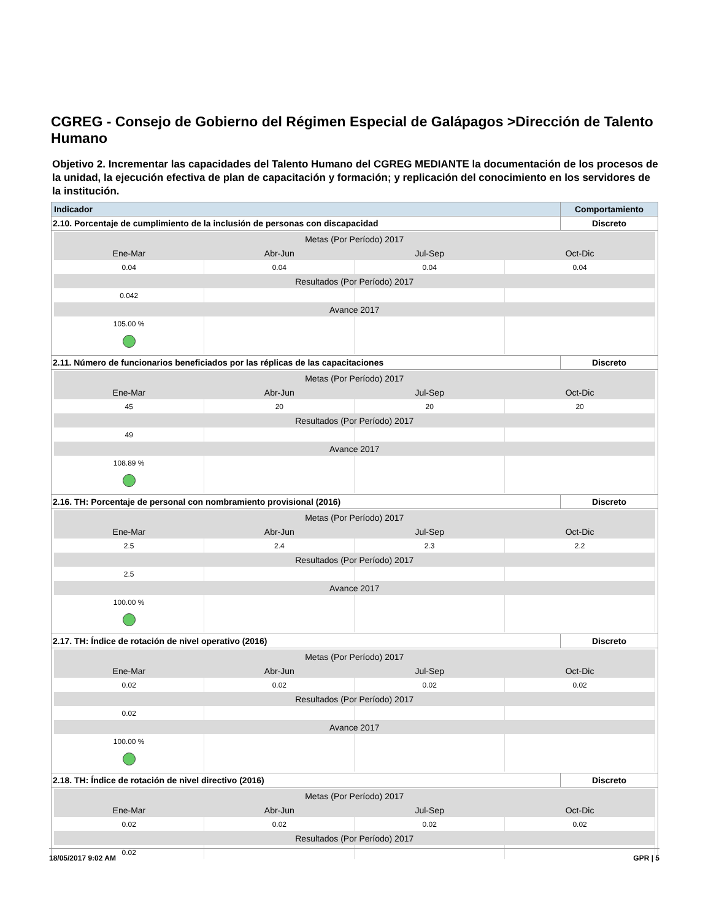CGREG - Consejo de Gobierno del Régimen Especial de Galápagos >Dirección de Talento Humano
Objetivo 2. Incrementar las capacidades del Talento Humano del CGREG MEDIANTE la documentación de los procesos de la unidad, la ejecución efectiva de plan de capacitación y formación; y replicación del conocimiento en los servidores de la institución.
| Indicador | Comportamiento |
| --- | --- |
| 2.10. Porcentaje de cumplimiento de la inclusión de personas con discapacidad | Discreto |
| / Metas (Por Período) 2017 / / / / / Ene-Mar / Abr-Jun / Jul-Sep / Oct-Dic / / 0.04 / 0.04 / 0.04 / 0.04 / / Resultados (Por Período) 2017 / / / / / 0.042 / / / / / Avance 2017 / / / / / 105.00 % / / / / | |
| 2.11. Número de funcionarios beneficiados por las réplicas de las capacitaciones | Discreto |
| / Metas (Por Período) 2017 / / / / / Ene-Mar / Abr-Jun / Jul-Sep / Oct-Dic / / 45 / 20 / 20 / 20 / / Resultados (Por Período) 2017 / / / / / 49 / / / / / Avance 2017 / / / / / 108.89 % / / / / | |
| 2.16. TH: Porcentaje de personal con nombramiento provisional (2016) | Discreto |
| / Metas (Por Período) 2017 / / / / / Ene-Mar / Abr-Jun / Jul-Sep / Oct-Dic / / 2.5 / 2.4 / 2.3 / 2.2 / / Resultados (Por Período) 2017 / / / / / 2.5 / / / / / Avance 2017 / / / / / 100.00 % / / / / | |
| 2.17. TH: Índice de rotación de nivel operativo (2016) | Discreto |
| / Metas (Por Período) 2017 / / / / / Ene-Mar / Abr-Jun / Jul-Sep / Oct-Dic / / 0.02 / 0.02 / 0.02 / 0.02 / / Resultados (Por Período) 2017 / / / / / 0.02 / / / / / Avance 2017 / / / / / 100.00 % / / / / | |
| 2.18. TH: Índice de rotación de nivel directivo (2016) | Discreto |
| / Metas (Por Período) 2017 / / / / / Ene-Mar / Abr-Jun / Jul-Sep / Oct-Dic / / 0.02 / 0.02 / 0.02 / 0.02 / / Resultados (Por Período) 2017 / / / / / 0.02 / / / / | |
18/05/2017 9:02 AM GPR | 5